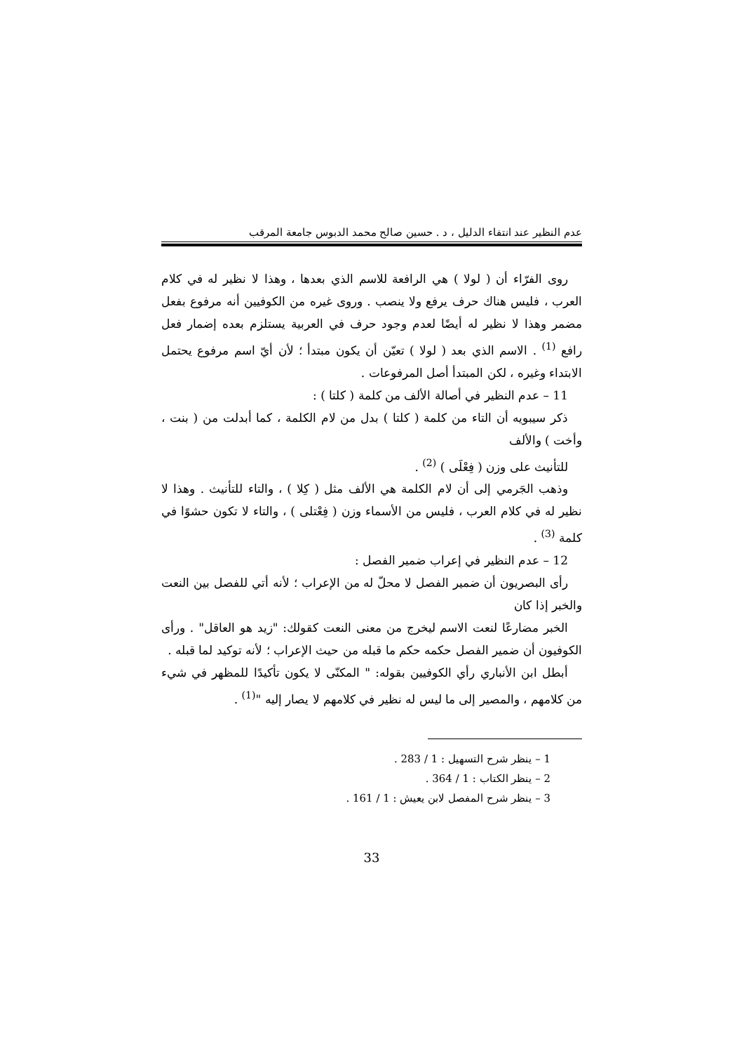عدم النظير عند انتفاء الدليل ، د . حسين صالح محمد الدبوس جامعة المرقب
روى الفرّاء أن ( لولا ) هي الرافعة للاسم الذي بعدها ، وهذا لا نظير له في كلام العرب ، فليس هناك حرف يرفع ولا ينصب . وروى غيره من الكوفيين أنه مرفوع بفعل مضمر وهذا لا نظير له أيضًا لعدم وجود حرف في العربية يستلزم بعده إضمار فعل رافع <sup>(1)</sup> . الاسم الذي بعد ( لولا ) تعيّن أن يكون مبتدأ ؛ لأن أيّ اسم مرفوع يحتمل الابتداء وغيره ، لكن المبتدأ أصل المرفوعات .
11 – عدم النظير في أصالة الألف من كلمة ( كلتا ) :
ذكر سيبويه أن التاء من كلمة ( كلتا ) بدل من لام الكلمة ، كما أبدلت من ( بنت ، وأخت ) والألف
للتأنيث على وزن ( فِعْلَى ) <sup>(2)</sup> .
وذهب الجَرمي إلى أن لام الكلمة هي الألف مثل ( كِلا ) ، والتاء للتأنيث . وهذا لا نظير له في كلام العرب ، فليس من الأسماء وزن ( فِعْتلى ) ، والتاء لا تكون حشوًا في كلمة <sup>(3)</sup> .
12 – عدم النظير في إعراب ضمير الفصل :
رأى البصريون أن ضمير الفصل لا محلّ له من الإعراب ؛ لأنه أتي للفصل بين النعت والخبر إذا كان
الخبر مضارعًا لنعت الاسم ليخرج من معنى النعت كقولك: "زيد هو العاقل" . ورأى الكوفيون أن ضمير الفصل حكمه حكم ما قبله من حيث الإعراب ؛ لأنه توكيد لما قبله .
أبطل ابن الأنباري رأي الكوفيين بقوله: " المكنّى لا يكون تأكيدًا للمظهر في شيء من كلامهم ، والمصير إلى ما ليس له نظير في كلامهم لا يصار إليه "<sup>(1)</sup> .
1 – ينظر شرح التسهيل : 1 / 283 .
2 – ينظر الكتاب : 1 / 364 .
3 – ينظر شرح المفصل لابن يعيش : 1 / 161 .
33